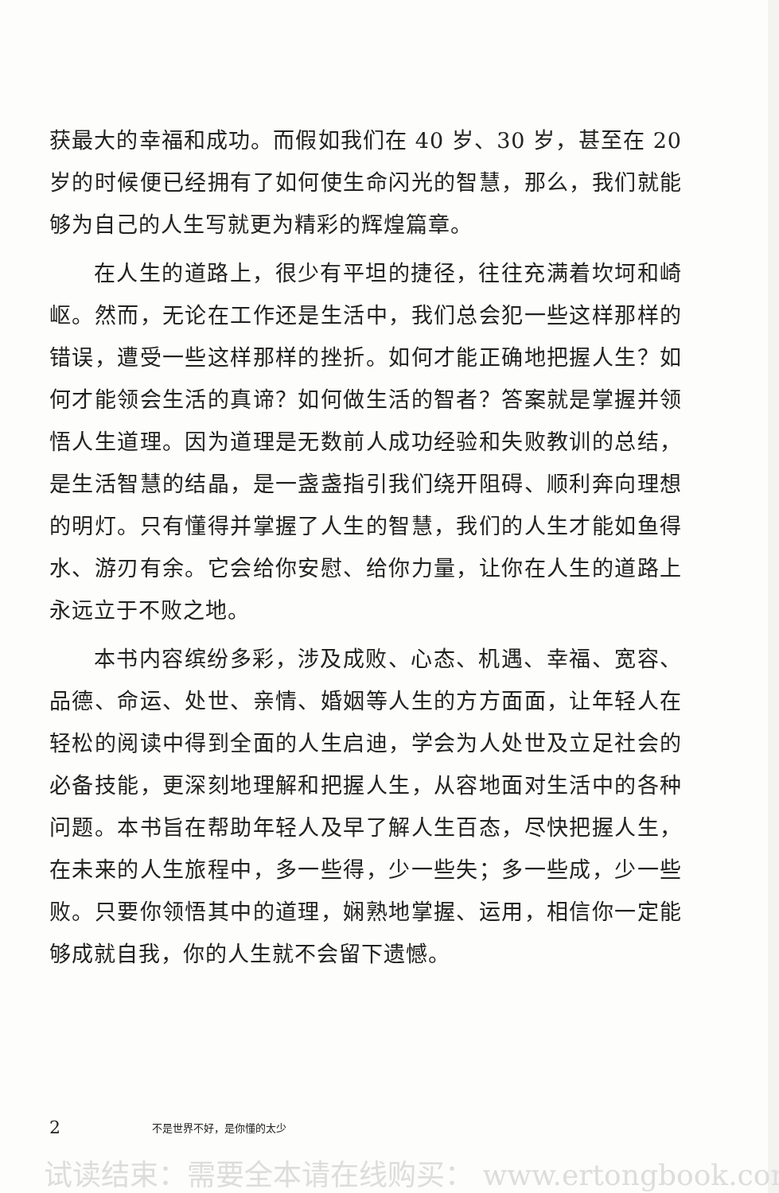获最大的幸福和成功。而假如我们在 40 岁、30 岁，甚至在 20 岁的时候便已经拥有了如何使生命闪光的智慧，那么，我们就能够为自己的人生写就更为精彩的辉煌篇章。
在人生的道路上，很少有平坦的捷径，往往充满着坎坷和崎岖。然而，无论在工作还是生活中，我们总会犯一些这样那样的错误，遭受一些这样那样的挫折。如何才能正确地把握人生？如何才能领会生活的真谛？如何做生活的智者？答案就是掌握并领悟人生道理。因为道理是无数前人成功经验和失败教训的总结，是生活智慧的结晶，是一盏盏指引我们绕开阻碍、顺利奔向理想的明灯。只有懂得并掌握了人生的智慧，我们的人生才能如鱼得水、游刃有余。它会给你安慰、给你力量，让你在人生的道路上永远立于不败之地。
本书内容缤纷多彩，涉及成败、心态、机遇、幸福、宽容、品德、命运、处世、亲情、婚姻等人生的方方面面，让年轻人在轻松的阅读中得到全面的人生启迪，学会为人处世及立足社会的必备技能，更深刻地理解和把握人生，从容地面对生活中的各种问题。本书旨在帮助年轻人及早了解人生百态，尽快把握人生，在未来的人生旅程中，多一些得，少一些失；多一些成，少一些败。只要你领悟其中的道理，娴熟地掌握、运用，相信你一定能够成就自我，你的人生就不会留下遗憾。
2 不是世界不好，是你懂的太少
试读结束：需要全本请在线购买： www.ertongbook.com